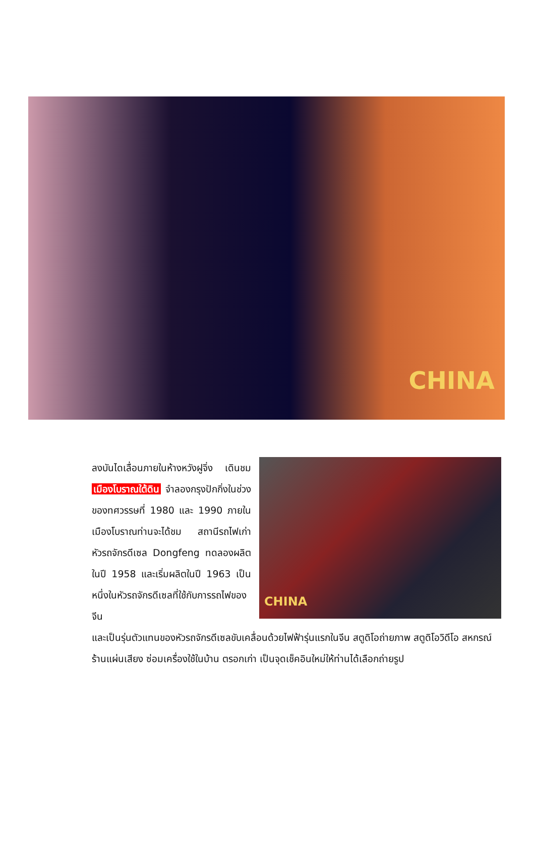CHINA
ลงบันไดเลื่อนภายในห้างหวังฝูจิ่ง เดินชม เมืองโบราณใต้ดิน จำลองกรุงปักกิ่งในช่วงของทศวรรษที่ 1980 และ 1990 ภายในเมืองโบราณท่านจะได้ชม สถานีรถไฟเก่า หัวรถจักรดีเซล Dongfeng ทดลองผลิตในปี 1958 และเริ่มผลิตในปี 1963 เป็นหนึ่งในหัวรถจักรดีเซลที่ใช้กับการรถไฟของจีน
CHINA
และเป็นรุ่นตัวแทนของหัวรถจักรดีเซลขับเคลื่อนด้วยไฟฟ้ารุ่นแรกในจีน สตูดิโอถ่ายภาพ สตูดิโอวิดีโอ สหกรณ์ ร้านแผ่นเสียง ซ่อมเครื่องใช้ในบ้าน ตรอกเก่า เป็นจุดเช็คอินใหม่ให้ท่านได้เลือกถ่ายรูป